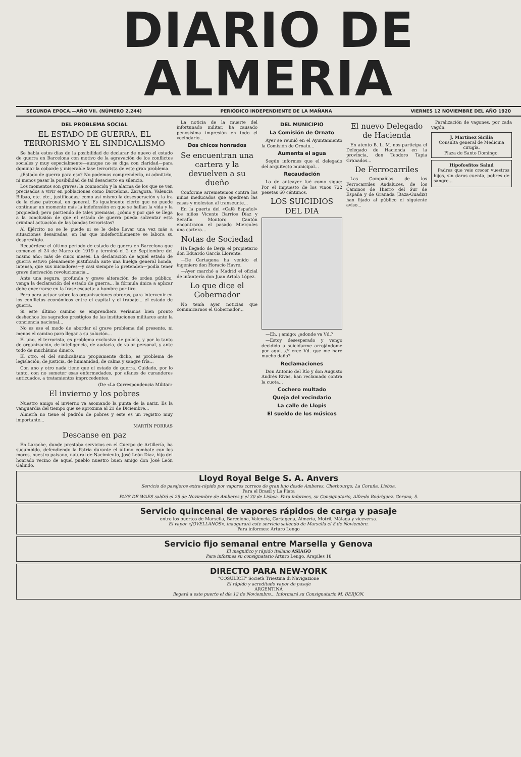DIARIO DE ALMERIA
SEGUNDA EPOCA.—AÑO VII. (NÚMERO 2.244) PERIÓDICO INDEPENDIENTE DE LA MAÑANA VIERNES 12 NOVIEMBRE DEL AÑO 1920
DEL PROBLEMA SOCIAL
EL ESTADO DE GUERRA, EL TERRORISMO Y EL SINDICALISMO
Se habla estos días de la posibilidad de declarar de nuevo el estado de guerra en Barcelona con motivo de la agravación de los conflictos sociales y muy especialmente—aunque no se diga con claridad—para dominar la cobarde y miserable fase terrorista de este gran problema.
¿Estado de guerra para eso? No podemos comprenderlo, ni admitirlo, ni menos pasar la posibilidad de tal desacierto en silencio.
Los momentos son graves; la conmoción y la alarma de los que se ven precisados a vivir en poblaciones como Barcelona, Zaragoza, Valencia Bilbao, etc. etc., justificadas; como así mismo la desesperación y la ira de la clase patronal, en general. Es igualmente cierto que no puede continuar un momento más la indefensión en que se hallan la vida y la propiedad; pero partiendo de tales premisas, ¿cómo y por qué se llega a la conclusión de que el estado de guerra pueda solventar esta criminal actuación de las bandas terroristas?
Al Ejército no se le puede ni se le debe llevar una vez más a situaciones desairadas, en las que indefectiblemente se labora su desprestigio.
Recuérdese el último período de estado de guerra en Barcelona que comenzó el 24 de Marzo de 1919 y terminó el 2 de Septiembre del mismo año; más de cinco meses. La declaración de aquel estado de guerra estuvo plenamente justificada ante una huelga general honda, intensa, que sus iniciadores—y casi siempre lo pretenden—podía tener grave derivación revolucionaria...
Ante una segura, profunda y grave alteración de orden público, venga la declaración del estado de guerra... la fórmula única a aplicar debe encerrarse en la frase escueta: a hombre por tiro.
Pero para actuar sobre las organizaciones obreras, para intervenir en los conflictos económicos entre el capital y el trabajo... el estado de guerra.
Si este último camino se emprendiera veríamos bien pronto deshechos los sagrados prestigios de las instituciones militares ante la conciencia nacional...
No es ese el modo de abordar el grave problema del presente, ni menos el camino para llegar a su solución...
El uno, el terrorista, es problema exclusivo de policía, y por lo tanto de organización, de inteligencia, de audacia, de valor personal, y ante todo de muchísimo dinero.
El otro, el del sindicalismo propiamente dicho, es problema de legislación, de justicia, de humanidad, de calma y sangre fría...
Con uno y otro nada tiene que el estado de guerra. Cuidado, por lo tanto, con no someter esas enfermedades, por afanes de curanderos anticuados, a tratamientos improcedentes.
(De «La Correspondencia Militar»
El invierno y los pobres
Nuestro amigo el invierno va asomando la punta de la nariz. Es la vanguardia del tiempo que se aproxima al 21 de Diciembre...
Almería no tiene el padrón de pobres y este es un registro muy importante...
MARTÍN PORRAS
Descanse en paz
En Larache, donde prestaba servicios en el Cuerpo de Artillería, ha sucumbido, defendiendo la Patria durante el último combate con los moros, nuestro paisano, natural de Nacimiento, José León Díaz, hijo del honrado vecino de aquel pueblo nuestro buen amigo don José León Galindo.
La noticia de la muerte del infortunado militar, ha causado penosísima impresión en todo el vecindario...
Dos chicos honrados
Se encuentran una cartera y la devuelven a su dueño
Conforme arremetemos contra los niños ineducados que apedrean las casas y molestan al transeunte...
En la puerta del «Café Español» los niños Vicente Barrios Díaz y Serafín Montoro Cantón encontraron el pasado Miercoles una cartera...
Notas de Sociedad
Ha llegado de Berja el propietario don Eduardo García Llorente.
—De Cartagena ha venido el ingeniero don Horacio Havre.
—Ayer marchó a Madrid el oficial de infantería don Juan Artola López.
Lo que dice el Gobernador
No tenía ayer noticias que comunicarnos el Gobernador...
DEL MUNICIPIO
La Comisión de Ornato
Ayer se reunió en el Ayuntamiento la Comisión de Ornato...
Aumenta el agua
Según informes que el delegado del arquitecto municipal...
Recaudación
La de anteayer fué como sigue: Por el impuesto de los vinos 722 pesetas 60 céntimos.
LOS SUICIDIOS DEL DIA
—Eh, ¡ amigo; ¿adonde va Vd.?
—Estoy desesperado y vengo decidido a suicidarme arrojándome por aquí. ¿Y cree Vd. que me haré mucho daño?
Reclamaciones
Don Antonio del Río y don Augusto Andrés Rivas, han reclamado contra la cuota...
Cochero multado
Queja del vecindario
La calle de Llopis
El sueldo de los músicos
El nuevo Delegado de Hacienda
En atento B. L. M. nos participa el Delegado de Hacienda en la provincia, don Teodoro Tapia Granados...
De Ferrocarriles
Las Compañías de los Ferrocarriles Andaluces, de los Caminos de Hierro del Sur de España y de Granada (Baza-Guadix) han fijado al público el siguiente aviso...
Paralización de vagones, por cada vagón.
J. Martinez Sicilia
Consulta general de Medicina cirugía.
Plaza de Santo Domingo.
Hipofosfitos Salud
Padres que veis crecer vuestros hijos, sin daros cuenta, pobres de sangre...
Lloyd Royal Belge S. A. Anvers
Servicio de pasajeros extra-rápido por vapores correos de gran lujo desde Amberes, Cherbourgo, La Coruña, Lisboa.
Para el Brasil y La Plata
PAYS DE WAES saldrá el 25 de Noviembre de Amberes y el 30 de Lisboa. Para informes, su Consignatario, Alfredo Rodríguez. Gerona, 5.
Servicio quincenal de vapores rápidos de carga y pasaje
entre los puertos de Marsella, Barcelona, Valencia, Cartagena, Almería, Motril, Málaga y viceversa.
El vapor «JOVELLANOS», inaugurará este servicio saliendo de Marsella el 8 de Noviembre.
Para informes: Arturo Lengo
Servicio fijo semanal entre Marsella y Genova
El magnífico y rápido italiano ASIAGO
Para informes su consignatario Arturo Lengo, Arapiles 18
DIRECTO PARA NEW-YORK
"COSULICH" Società Triestina di Navigazione
El rápido y acreditado vapor de pasaje
ARGENTINA
llegará a este puerto el día 12 de Noviembre... Informará su Consignatario M. BERJON.